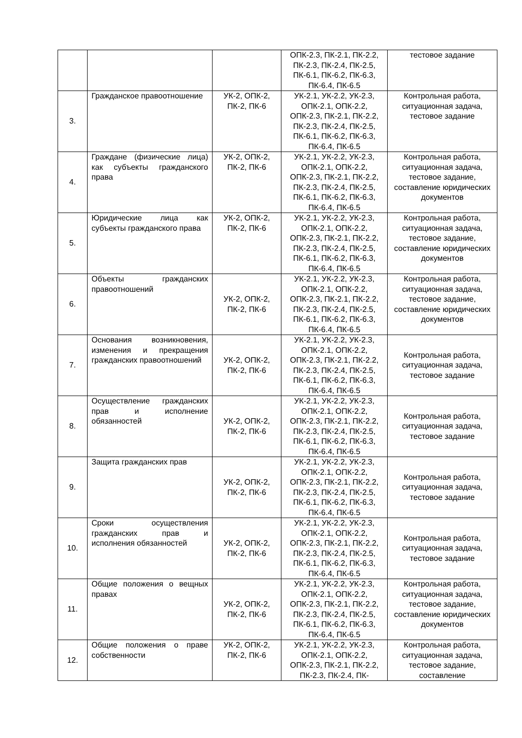| | | | ОПК-2.3, ПК-2.1, ПК-2.2, ПК-2.3, ПК-2.4, ПК-2.5, ПК-6.1, ПК-6.2, ПК-6.3, ПК-6.4, ПК-6.5 | тестовое задание |
| 3. | Гражданское правоотношение | УК-2, ОПК-2, ПК-2, ПК-6 | УК-2.1, УК-2.2, УК-2.3, ОПК-2.1, ОПК-2.2, ОПК-2.3, ПК-2.1, ПК-2.2, ПК-2.3, ПК-2.4, ПК-2.5, ПК-6.1, ПК-6.2, ПК-6.3, ПК-6.4, ПК-6.5 | Контрольная работа, ситуационная задача, тестовое задание |
| 4. | Граждане (физические лица) как субъекты гражданского права | УК-2, ОПК-2, ПК-2, ПК-6 | УК-2.1, УК-2.2, УК-2.3, ОПК-2.1, ОПК-2.2, ОПК-2.3, ПК-2.1, ПК-2.2, ПК-2.3, ПК-2.4, ПК-2.5, ПК-6.1, ПК-6.2, ПК-6.3, ПК-6.4, ПК-6.5 | Контрольная работа, ситуационная задача, тестовое задание, составление юридических документов |
| 5. | Юридические лица как субъекты гражданского права | УК-2, ОПК-2, ПК-2, ПК-6 | УК-2.1, УК-2.2, УК-2.3, ОПК-2.1, ОПК-2.2, ОПК-2.3, ПК-2.1, ПК-2.2, ПК-2.3, ПК-2.4, ПК-2.5, ПК-6.1, ПК-6.2, ПК-6.3, ПК-6.4, ПК-6.5 | Контрольная работа, ситуационная задача, тестовое задание, составление юридических документов |
| 6. | Объекты гражданских правоотношений | УК-2, ОПК-2, ПК-2, ПК-6 | УК-2.1, УК-2.2, УК-2.3, ОПК-2.1, ОПК-2.2, ОПК-2.3, ПК-2.1, ПК-2.2, ПК-2.3, ПК-2.4, ПК-2.5, ПК-6.1, ПК-6.2, ПК-6.3, ПК-6.4, ПК-6.5 | Контрольная работа, ситуационная задача, тестовое задание, составление юридических документов |
| 7. | Основания возникновения, изменения и прекращения гражданских правоотношений | УК-2, ОПК-2, ПК-2, ПК-6 | УК-2.1, УК-2.2, УК-2.3, ОПК-2.1, ОПК-2.2, ОПК-2.3, ПК-2.1, ПК-2.2, ПК-2.3, ПК-2.4, ПК-2.5, ПК-6.1, ПК-6.2, ПК-6.3, ПК-6.4, ПК-6.5 | Контрольная работа, ситуационная задача, тестовое задание |
| 8. | Осуществление гражданских прав и исполнение обязанностей | УК-2, ОПК-2, ПК-2, ПК-6 | УК-2.1, УК-2.2, УК-2.3, ОПК-2.1, ОПК-2.2, ОПК-2.3, ПК-2.1, ПК-2.2, ПК-2.3, ПК-2.4, ПК-2.5, ПК-6.1, ПК-6.2, ПК-6.3, ПК-6.4, ПК-6.5 | Контрольная работа, ситуационная задача, тестовое задание |
| 9. | Защита гражданских прав | УК-2, ОПК-2, ПК-2, ПК-6 | УК-2.1, УК-2.2, УК-2.3, ОПК-2.1, ОПК-2.2, ОПК-2.3, ПК-2.1, ПК-2.2, ПК-2.3, ПК-2.4, ПК-2.5, ПК-6.1, ПК-6.2, ПК-6.3, ПК-6.4, ПК-6.5 | Контрольная работа, ситуационная задача, тестовое задание |
| 10. | Сроки осуществления гражданских прав и исполнения обязанностей | УК-2, ОПК-2, ПК-2, ПК-6 | УК-2.1, УК-2.2, УК-2.3, ОПК-2.1, ОПК-2.2, ОПК-2.3, ПК-2.1, ПК-2.2, ПК-2.3, ПК-2.4, ПК-2.5, ПК-6.1, ПК-6.2, ПК-6.3, ПК-6.4, ПК-6.5 | Контрольная работа, ситуационная задача, тестовое задание |
| 11. | Общие положения о вещных правах | УК-2, ОПК-2, ПК-2, ПК-6 | УК-2.1, УК-2.2, УК-2.3, ОПК-2.1, ОПК-2.2, ОПК-2.3, ПК-2.1, ПК-2.2, ПК-2.3, ПК-2.4, ПК-2.5, ПК-6.1, ПК-6.2, ПК-6.3, ПК-6.4, ПК-6.5 | Контрольная работа, ситуационная задача, тестовое задание, составление юридических документов |
| 12. | Общие положения о праве собственности | УК-2, ОПК-2, ПК-2, ПК-6 | УК-2.1, УК-2.2, УК-2.3, ОПК-2.1, ОПК-2.2, ОПК-2.3, ПК-2.1, ПК-2.2, ПК-2.3, ПК-2.4, ПК- | Контрольная работа, ситуационная задача, тестовое задание, составление |